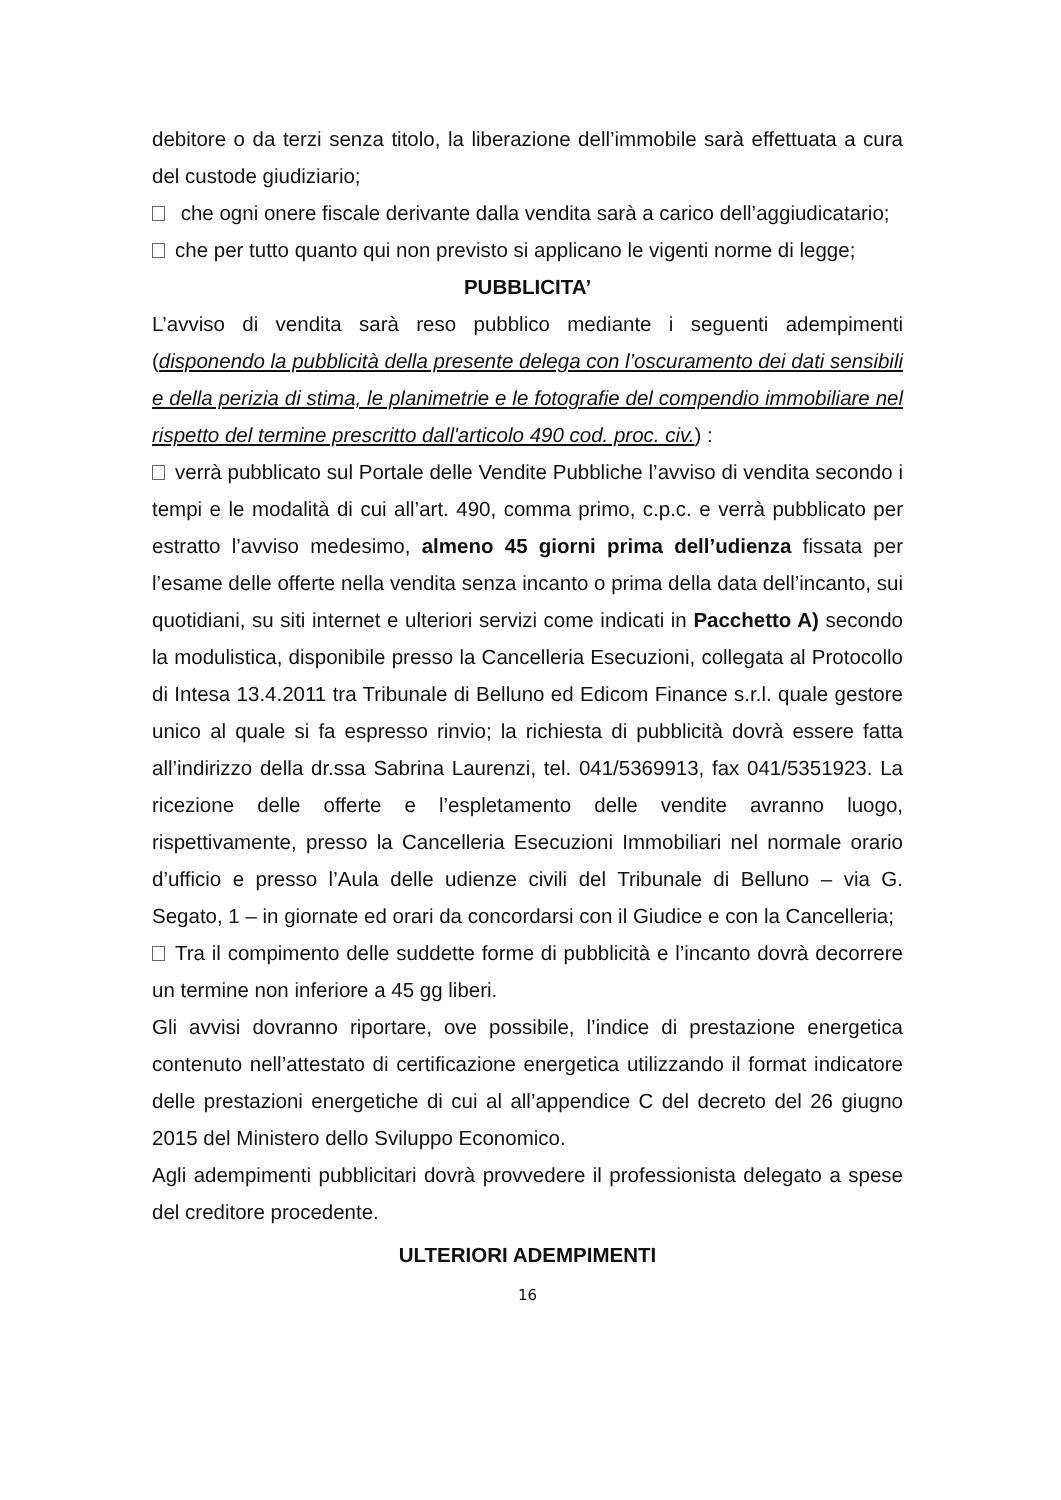debitore o da terzi senza titolo, la liberazione dell’immobile sarà effettuata a cura del custode giudiziario;
che ogni onere fiscale derivante dalla vendita sarà a carico dell’aggiudicatario;
che per tutto quanto qui non previsto si applicano le vigenti norme di legge;
PUBBLICITA’
L’avviso di vendita sarà reso pubblico mediante i seguenti adempimenti (disponendo la pubblicità della presente delega con l’oscuramento dei dati sensibili e della perizia di stima, le planimetrie e le fotografie del compendio immobiliare nel rispetto del termine prescritto dall'articolo 490 cod. proc. civ.) :
verrà pubblicato sul Portale delle Vendite Pubbliche l’avviso di vendita secondo i tempi e le modalità di cui all’art. 490, comma primo, c.p.c. e verrà pubblicato per estratto l’avviso medesimo, almeno 45 giorni prima dell’udienza fissata per l’esame delle offerte nella vendita senza incanto o prima della data dell’incanto, sui quotidiani, su siti internet e ulteriori servizi come indicati in Pacchetto A) secondo la modulistica, disponibile presso la Cancelleria Esecuzioni, collegata al Protocollo di Intesa 13.4.2011 tra Tribunale di Belluno ed Edicom Finance s.r.l. quale gestore unico al quale si fa espresso rinvio; la richiesta di pubblicità dovrà essere fatta all’indirizzo della dr.ssa Sabrina Laurenzi, tel. 041/5369913, fax 041/5351923. La ricezione delle offerte e l’espletamento delle vendite avranno luogo, rispettivamente, presso la Cancelleria Esecuzioni Immobiliari nel normale orario d’ufficio e presso l’Aula delle udienze civili del Tribunale di Belluno – via G. Segato, 1 – in giornate ed orari da concordarsi con il Giudice e con la Cancelleria;
Tra il compimento delle suddette forme di pubblicità e l’incanto dovrà decorrere un termine non inferiore a 45 gg liberi.
Gli avvisi dovranno riportare, ove possibile, l’indice di prestazione energetica contenuto nell’attestato di certificazione energetica utilizzando il format indicatore delle prestazioni energetiche di cui al all’appendice C del decreto del 26 giugno 2015 del Ministero dello Sviluppo Economico.
Agli adempimenti pubblicitari dovrà provvedere il professionista delegato a spese del creditore procedente.
ULTERIORI ADEMPIMENTI
16